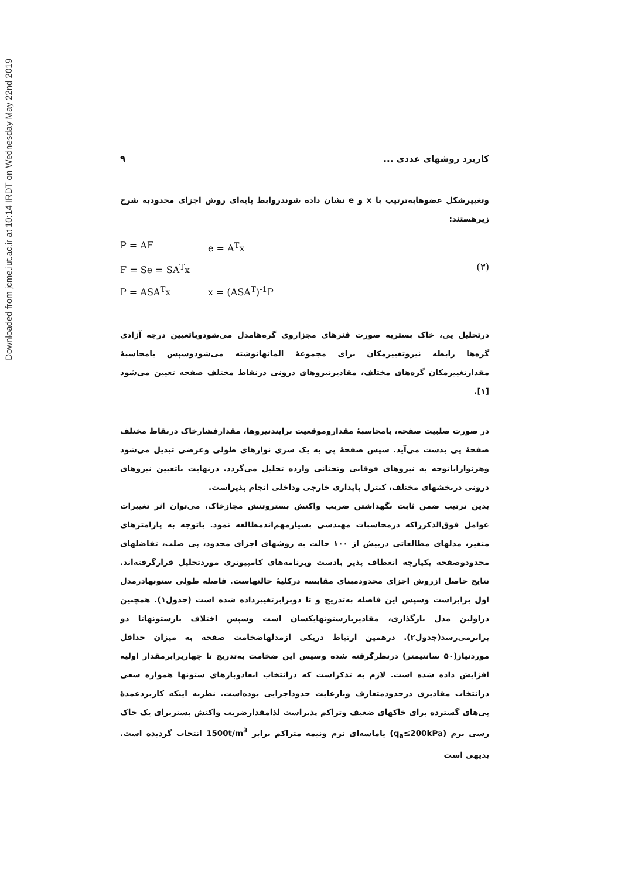Downloaded from jcme.iut.ac.ir at 10:14 IRDT on Wednesday May 22nd 2019
کاربرد روشهای عددی ... ۹
وتغییرشکل عضوهابه‌ترتیب با x و e نشان داده شوندروابط پایه‌ای روش اجزای محدودبه شرح زیرهستند:
P = AF e = A<sup>T</sup>x
F = Se = SA<sup>T</sup>x (۳)
P = ASA<sup>T</sup>x x = (ASA<sup>T</sup>)<sup>-1</sup>P
درتحلیل پی، خاک بستربه صورت فنرهای مجزاروی گره‌هامدل می‌شودوباتعیین درجه آزادی گره‌ها رابطه نیروتغییرمکان برای مجموعهٔ المانهانوشته می‌شودوسپس بامحاسبهٔ مقدارتغییرمکان گره‌های مختلف، مقادیرنیروهای درونی درنقاط مختلف صفحه تعیین می‌شود [۱].
در صورت صلبیت صفحه، بامحاسبهٔ مقداروموقعیت برایندنیروها، مقدارفشارخاک درنقاط مختلف صفحهٔ پی بدست می‌آید. سپس صفحهٔ پی به یک سری نوارهای طولی وعرضی تبدیل می‌شود وهرنواراباتوجه به نیروهای فوقانی وتحتانی وارده تحلیل می‌گردد. درنهایت باتعیین نیروهای درونی دربخشهای مختلف، کنترل پایداری خارجی وداخلی انجام پذیراست.
بدین ترتیب ضمن ثابت نگهداشتن ضریب واکنش بستروتنش مجازخاک، می‌توان اثر تغییرات عوامل فوق‌الذکرراکه درمحاسبات مهندسی بسیارمهم‌اندمطالعه نمود. باتوجه به پارامترهای متغیر، مدلهای مطالعاتی دربیش از ۱۰۰ حالت به روشهای اجزای محدود، پی صلب، تفاضلهای محدودوصفحه یکپارچه انعطاف پذیر بادست وبرنامه‌های کامپیوتری موردتحلیل قرارگرفته‌اند. نتایج حاصل ازروش اجزای محدودمبنای مقایسه درکلیهٔ حالتهاست. فاصله طولی ستونهادرمدل اول برابراست وسپس این فاصله به‌تدریج و تا دوبرابرتغییرداده شده است (جدول۱). همچنین دراولین مدل بارگذاری، مقادیربارستونهایکسان است وسپس اختلاف بارستونهاتا دو برابرمی‌رسد(جدول۲). درهمین ارتباط دریکی ازمدلهاضخامت صفحه به میزان حداقل موردنیاز(۵۰ سانتیمتر) درنظرگرفته شده وسپس این ضخامت به‌تدریج تا چهاربرابرمقدار اولیه افزایش داده شده است. لازم به تذکراست که درانتخاب ابعادوبارهای ستونها همواره سعی درانتخاب مقادیری درحدودمتعارف وبارعایت حدوداجرایی بوده‌است. نظربه اینکه کاربردعمدهٔ پی‌های گسترده برای خاکهای ضعیف وتراکم پذیراست لذامقدارضریب واکنش بستربرای یک خاک رسی نرم (q<sub>a</sub>≤200kPa) یاماسه‌ای نرم ونیمه متراکم برابر 1500t/m<sup>3</sup> انتخاب گردیده است. بدیهی است